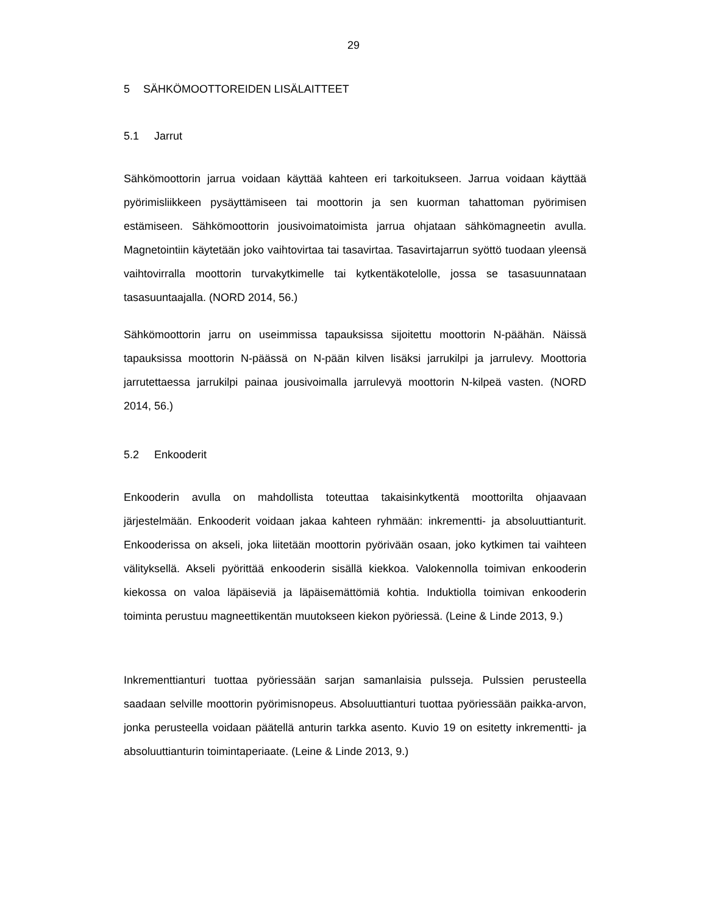29
5 SÄHKÖMOOTTOREIDEN LISÄLAITTEET
5.1 Jarrut
Sähkömoottorin jarrua voidaan käyttää kahteen eri tarkoitukseen. Jarrua voidaan käyttää pyörimisliikkeen pysäyttämiseen tai moottorin ja sen kuorman tahattoman pyörimisen estämiseen. Sähkömoottorin jousivoimatoimista jarrua ohjataan sähkömagneetin avulla. Magnetointiin käytetään joko vaihtovirtaa tai tasavirtaa. Tasavirtajarrun syöttö tuodaan yleensä vaihtovirralla moottorin turvakytkimelle tai kytkentäkotelolle, jossa se tasasuunnataan tasasuuntaajalla. (NORD 2014, 56.)
Sähkömoottorin jarru on useimmissa tapauksissa sijoitettu moottorin N-päähän. Näissä tapauksissa moottorin N-päässä on N-pään kilven lisäksi jarrukilpi ja jarrulevy. Moottoria jarrutettaessa jarrukilpi painaa jousivoimalla jarrulevyä moottorin N-kilpeä vasten. (NORD 2014, 56.)
5.2 Enkooderit
Enkooderin avulla on mahdollista toteuttaa takaisinkytkentä moottorilta ohjaavaan järjestelmään. Enkooderit voidaan jakaa kahteen ryhmään: inkrementti- ja absoluuttianturit. Enkooderissa on akseli, joka liitetään moottorin pyörivään osaan, joko kytkimen tai vaihteen välityksellä. Akseli pyörittää enkooderin sisällä kiekkoa. Valokennolla toimivan enkooderin kiekossa on valoa läpäiseviä ja läpäisemättömiä kohtia. Induktiolla toimivan enkooderin toiminta perustuu magneettikentän muutokseen kiekon pyöriessä. (Leine & Linde 2013, 9.)
Inkrementtianturi tuottaa pyöriessään sarjan samanlaisia pulsseja. Pulssien perusteella saadaan selville moottorin pyörimisnopeus. Absoluuttianturi tuottaa pyöriessään paikka-arvon, jonka perusteella voidaan päätellä anturin tarkka asento. Kuvio 19 on esitetty inkrementti- ja absoluuttianturin toimintaperiaate. (Leine & Linde 2013, 9.)